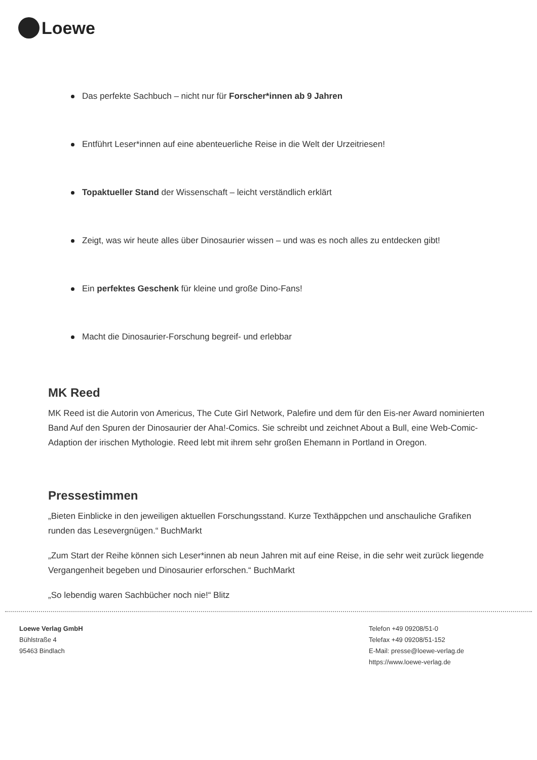Loewe
Das perfekte Sachbuch – nicht nur für Forscher*innen ab 9 Jahren
Entführt Leser*innen auf eine abenteuerliche Reise in die Welt der Urzeitriesen!
Topaktueller Stand der Wissenschaft – leicht verständlich erklärt
Zeigt, was wir heute alles über Dinosaurier wissen – und was es noch alles zu entdecken gibt!
Ein perfektes Geschenk für kleine und große Dino-Fans!
Macht die Dinosaurier-Forschung begreif- und erlebbar
MK Reed
MK Reed ist die Autorin von Americus, The Cute Girl Network, Palefire und dem für den Eis-ner Award nominierten Band Auf den Spuren der Dinosaurier der Aha!-Comics. Sie schreibt und zeichnet About a Bull, eine Web-Comic-Adaption der irischen Mythologie. Reed lebt mit ihrem sehr großen Ehemann in Portland in Oregon.
Pressestimmen
„Bieten Einblicke in den jeweiligen aktuellen Forschungsstand. Kurze Texthäppchen und anschauliche Grafiken runden das Lesevergnügen.“ BuchMarkt
„Zum Start der Reihe können sich Leser*innen ab neun Jahren mit auf eine Reise, in die sehr weit zurück liegende Vergangenheit begeben und Dinosaurier erforschen.“ BuchMarkt
„So lebendig waren Sachbücher noch nie!“ Blitz
Loewe Verlag GmbH
Bühlstraße 4
95463 Bindlach
Telefon +49 09208/51-0
Telefax +49 09208/51-152
E-Mail: presse@loewe-verlag.de
https://www.loewe-verlag.de